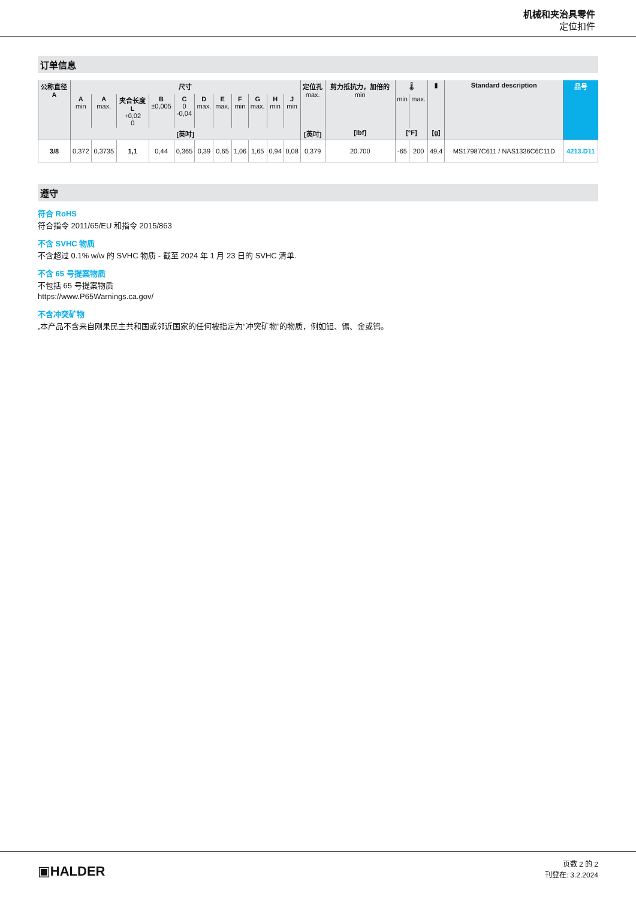机械和夹治具零件
定位扣件
订单信息
| 公称直径 A | 尺寸 | | | | | | | | | | | 定位孔 max. | 剪力抵抗力，加倍的 min | 🌡 | | ▮ | Standard description | 品号 |
| --- | --- | --- | --- | --- | --- | --- | --- | --- | --- | --- | --- | --- | --- | --- | --- | --- | --- | --- |
| | A min | A max. | 夹合长度 L +0,02 0 | B ±0,005 | C 0 -0,04 | D max. | E max. | F min | G max. | H min | J min | | | min | max. | | | |
| | [英吋] | | | | | | | | | | | [英吋] | [lbf] | [°F] | | [g] | | |
| 3/8 | 0,372 | 0,3735 | 1,1 | 0,44 | 0,365 | 0,39 | 0,65 | 1,06 | 1,65 | 0,94 | 0,08 | 0,379 | 20.700 | -65 | 200 | 49,4 | MS17987C611 / NAS1336C6C11D | 4213.D11 |
遵守
符合 RoHS
符合指令 2011/65/EU 和指令 2015/863
不含 SVHC 物质
不含超过 0.1% w/w 的 SVHC 物质 - 截至 2024 年 1 月 23 日的 SVHC 清单.
不含 65 号提案物质
不包括 65 号提案物质
https://www.P65Warnings.ca.gov/
不含冲突矿物
„本产品不含来自刚果民主共和国或邻近国家的任何被指定为“冲突矿物”的物质，例如钽、锡、金或钨。
▣HALDER
页数 2 的 2
刊登在: 3.2.2024